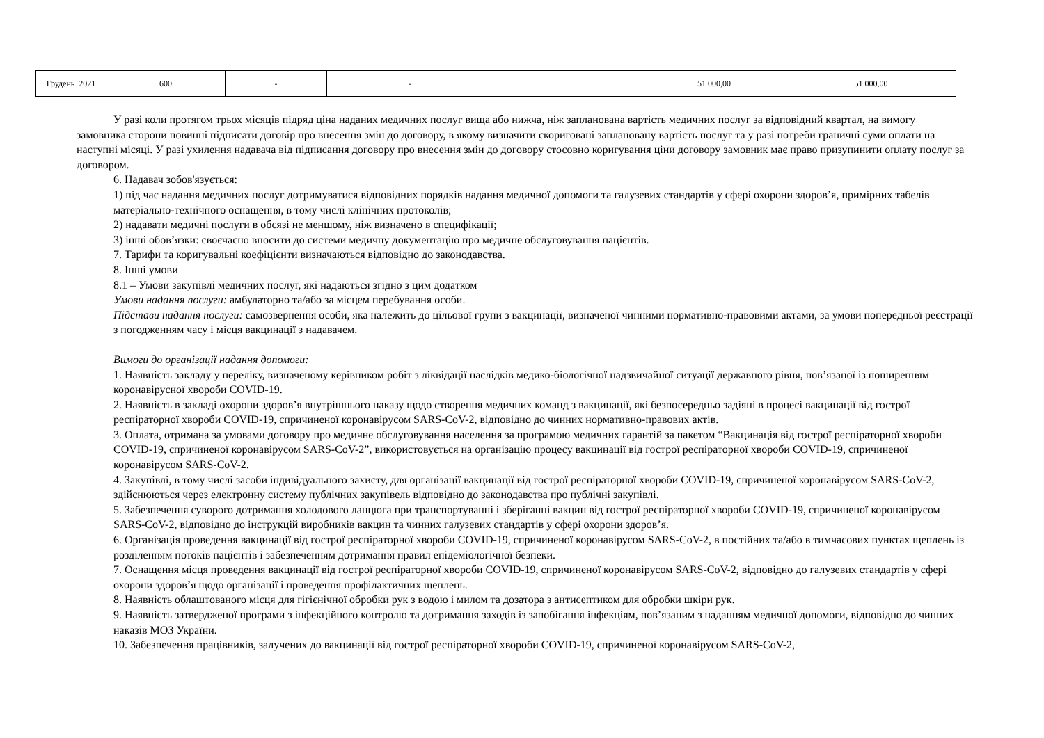| Грудень 2021 | 600 | - | - | | 51 000,00 | 51 000,00 |
У разі коли протягом трьох місяців підряд ціна наданих медичних послуг вища або нижча, ніж запланована вартість медичних послуг за відповідний квартал, на вимогу замовника сторони повинні підписати договір про внесення змін до договору, в якому визначити скориговані заплановану вартість послуг та у разі потреби граничні суми оплати на наступні місяці. У разі ухилення надавача від підписання договору про внесення змін до договору стосовно коригування ціни договору замовник має право призупинити оплату послуг за договором.
6. Надавач зобов'язується:
1) під час надання медичних послуг дотримуватися відповідних порядків надання медичної допомоги та галузевих стандартів у сфері охорони здоров’я, примірних табелів матеріально-технічного оснащення, в тому числі клінічних протоколів;
2) надавати медичні послуги в обсязі не меншому, ніж визначено в специфікації;
3) інші обов’язки: своєчасно вносити до системи медичну документацію про медичне обслуговування пацієнтів.
7. Тарифи та коригувальні коефіцієнти визначаються відповідно до законодавства.
8. Інші умови
8.1 – Умови закупівлі медичних послуг, які надаються згідно з цим додатком
Умови надання послуги: амбулаторно та/або за місцем перебування особи.
Підстави надання послуги: самозвернення особи, яка належить до цільової групи з вакцинації, визначеної чинними нормативно-правовими актами, за умови попередньої реєстрації з погодженням часу і місця вакцинації з надавачем.
Вимоги до організації надання допомоги:
1. Наявність закладу у переліку, визначеному керівником робіт з ліквідації наслідків медико-біологічної надзвичайної ситуації державного рівня, пов’язаної із поширенням коронавірусної хвороби COVID-19.
2. Наявність в закладі охорони здоров’я внутрішнього наказу щодо створення медичних команд з вакцинації, які безпосередньо задіяні в процесі вакцинації від гострої респіраторної хвороби COVID-19, спричиненої коронавірусом SARS-CoV-2, відповідно до чинних нормативно-правових актів.
3. Оплата, отримана за умовами договору про медичне обслуговування населення за програмою медичних гарантій за пакетом “Вакцинація від гострої респіраторної хвороби COVID-19, спричиненої коронавірусом SARS-CoV-2”, використовується на організацію процесу вакцинації від гострої респіраторної хвороби COVID-19, спричиненої коронавірусом SARS-CoV-2.
4. Закупівлі, в тому числі засоби індивідуального захисту, для організації вакцинації від гострої респіраторної хвороби COVID-19, спричиненої коронавірусом SARS-CoV-2, здійснюються через електронну систему публічних закупівель відповідно до законодавства про публічні закупівлі.
5. Забезпечення суворого дотримання холодового ланцюга при транспортуванні і зберіганні вакцин від гострої респіраторної хвороби COVID-19, спричиненої коронавірусом SARS-CoV-2, відповідно до інструкцій виробників вакцин та чинних галузевих стандартів у сфері охорони здоров’я.
6. Організація проведення вакцинації від гострої респіраторної хвороби COVID-19, спричиненої коронавірусом SARS-CoV-2, в постійних та/або в тимчасових пунктах щеплень із розділенням потоків пацієнтів і забезпеченням дотримання правил епідеміологічної безпеки.
7. Оснащення місця проведення вакцинації від гострої респіраторної хвороби COVID-19, спричиненої коронавірусом SARS-CoV-2, відповідно до галузевих стандартів у сфері охорони здоров’я щодо організації і проведення профілактичних щеплень.
8. Наявність облаштованого місця для гігієнічної обробки рук з водою і милом та дозатора з антисептиком для обробки шкіри рук.
9. Наявність затвердженої програми з інфекційного контролю та дотримання заходів із запобігання інфекціям, пов’язаним з наданням медичної допомоги, відповідно до чинних наказів МОЗ України.
10. Забезпечення працівників, залучених до вакцинації від гострої респіраторної хвороби COVID-19, спричиненої коронавірусом SARS-CoV-2,